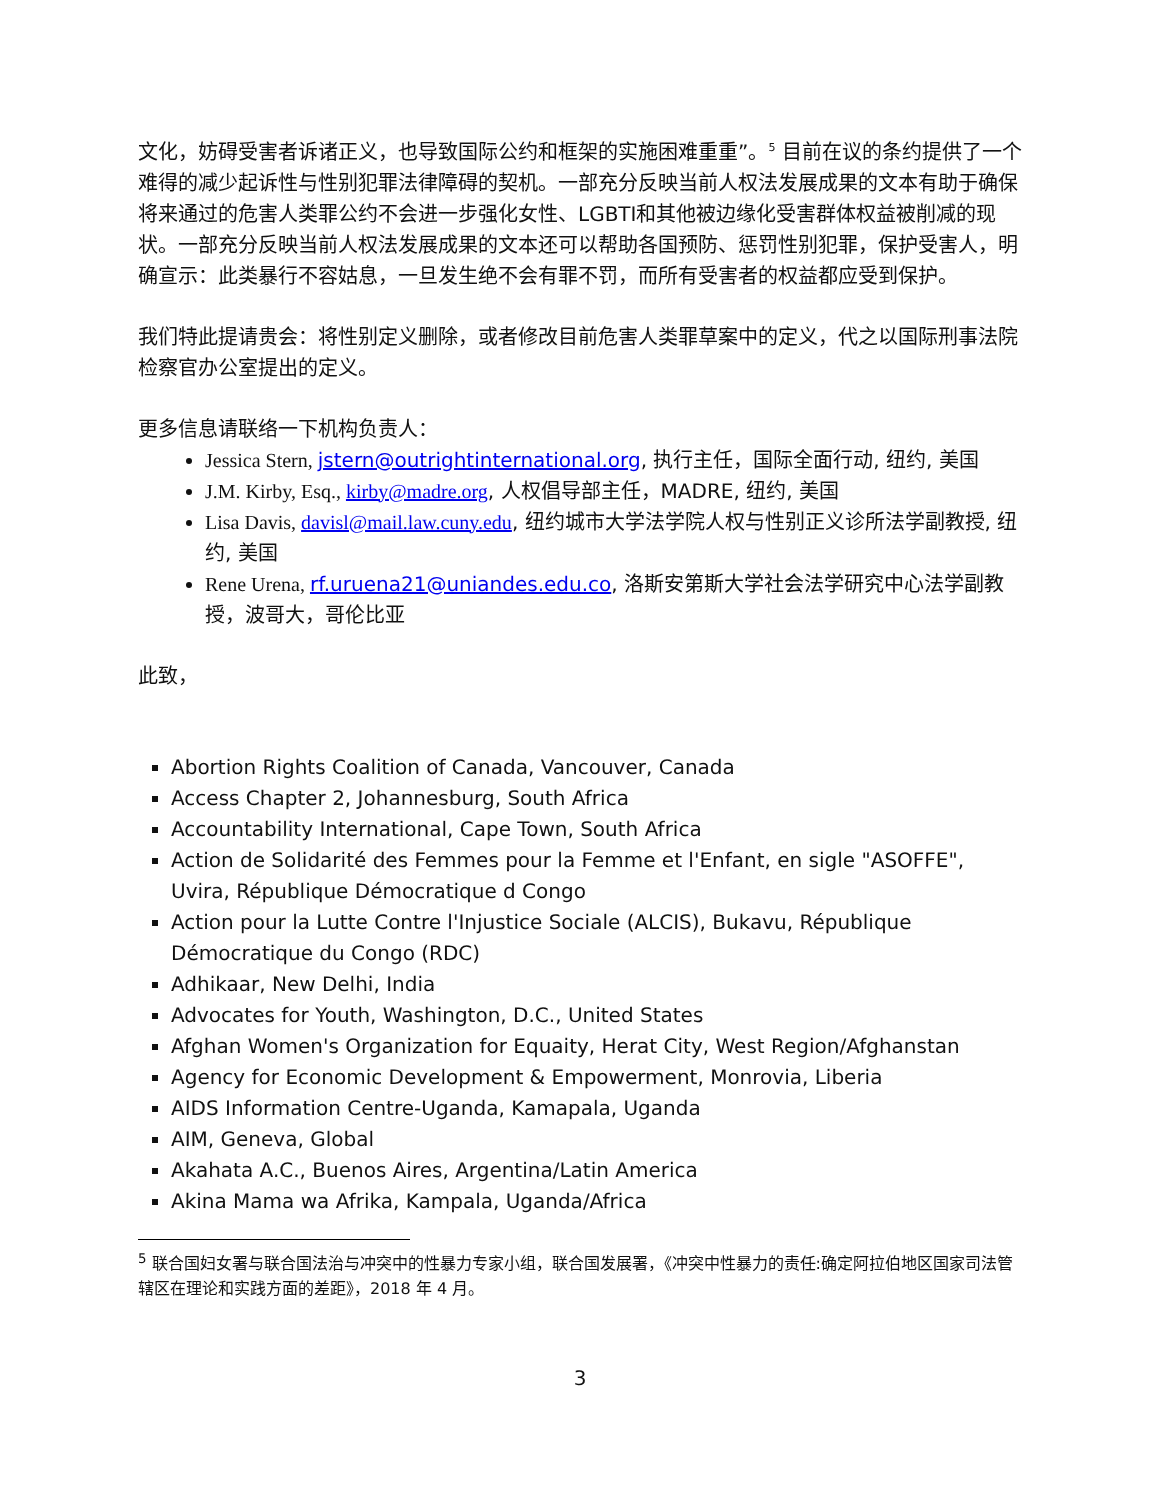文化，妨碍受害者诉诸正义，也导致国际公约和框架的实施困难重重”。<sup>5</sup> 目前在议的条约提供了一个难得的减少起诉性与性别犯罪法律障碍的契机。一部充分反映当前人权法发展成果的文本有助于确保将来通过的危害人类罪公约不会进一步强化女性、LGBTI和其他被边缘化受害群体权益被削减的现状。一部充分反映当前人权法发展成果的文本还可以帮助各国预防、惩罚性别犯罪，保护受害人，明确宣示：此类暴行不容姑息，一旦发生绝不会有罪不罚，而所有受害者的权益都应受到保护。
我们特此提请贵会：将性别定义删除，或者修改目前危害人类罪草案中的定义，代之以国际刑事法院检察官办公室提出的定义。
更多信息请联络一下机构负责人：
Jessica Stern, jstern@outrightinternational.org, 执行主任，国际全面行动, 纽约, 美国
J.M. Kirby, Esq., kirby@madre.org, 人权倡导部主任，MADRE, 纽约, 美国
Lisa Davis, davisl@mail.law.cuny.edu, 纽约城市大学法学院人权与性别正义诊所法学副教授, 纽约, 美国
Rene Urena, rf.uruena21@uniandes.edu.co, 洛斯安第斯大学社会法学研究中心法学副教授，波哥大，哥伦比亚
此致，
Abortion Rights Coalition of Canada, Vancouver, Canada
Access Chapter 2, Johannesburg, South Africa
Accountability International, Cape Town, South Africa
Action de Solidarité des Femmes pour la Femme et l'Enfant, en sigle "ASOFFE", Uvira, République Démocratique d Congo
Action pour la Lutte Contre l'Injustice Sociale (ALCIS), Bukavu, République Démocratique du Congo (RDC)
Adhikaar, New Delhi, India
Advocates for Youth, Washington, D.C., United States
Afghan Women's Organization for Equaity, Herat City, West Region/Afghanstan
Agency for Economic Development & Empowerment, Monrovia, Liberia
AIDS Information Centre-Uganda, Kamapala, Uganda
AIM, Geneva, Global
Akahata A.C., Buenos Aires, Argentina/Latin America
Akina Mama wa Afrika, Kampala, Uganda/Africa
<sup>5</sup> 联合国妇女署与联合国法治与冲突中的性暴力专家小组，联合国发展署，《冲突中性暴力的责任:确定阿拉伯地区国家司法管辖区在理论和实践方面的差距》，2018 年 4 月。
3